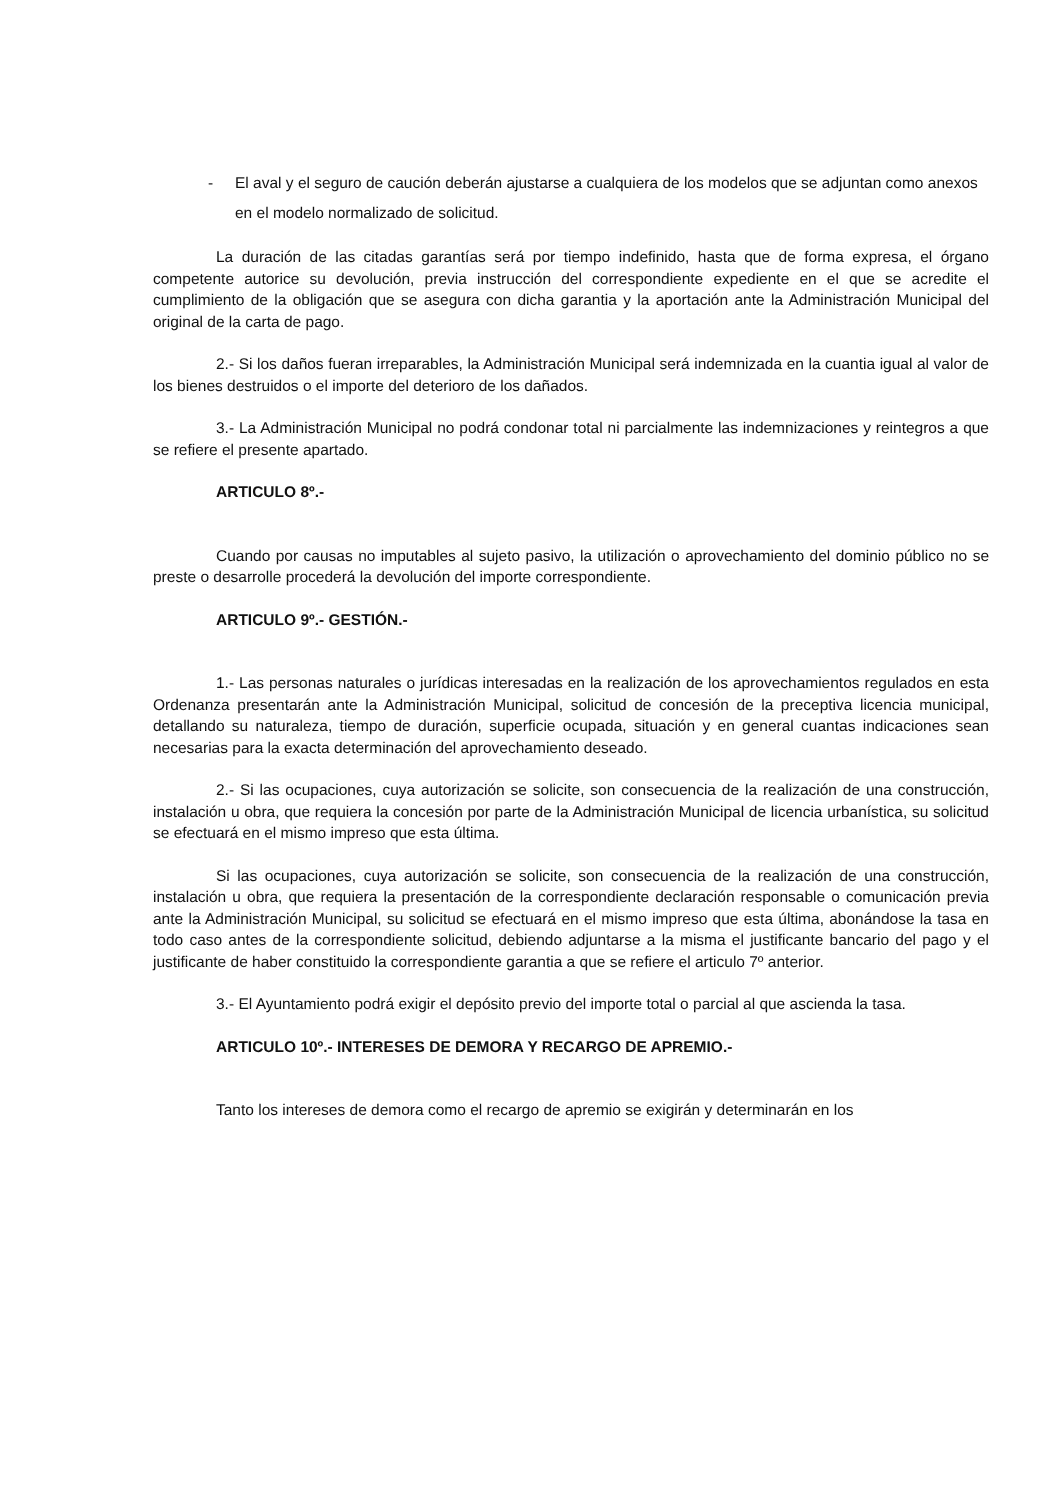- El aval y el seguro de caución deberán ajustarse a cualquiera de los modelos que se adjuntan como anexos en el modelo normalizado de solicitud.
La duración de las citadas garantías será por tiempo indefinido, hasta que de forma expresa, el órgano competente autorice su devolución, previa instrucción del correspondiente expediente en el que se acredite el cumplimiento de la obligación que se asegura con dicha garantia y la aportación ante la Administración Municipal del original de la carta de pago.
2.- Si los daños fueran irreparables, la Administración Municipal será indemnizada en la cuantia igual al valor de los bienes destruidos o el importe del deterioro de los dañados.
3.- La Administración Municipal no podrá condonar total ni parcialmente las indemnizaciones y reintegros a que se refiere el presente apartado.
ARTICULO 8º.-
Cuando por causas no imputables al sujeto pasivo, la utilización o aprovechamiento del dominio público no se preste o desarrolle procederá la devolución del importe correspondiente.
ARTICULO 9º.- GESTIÓN.-
1.- Las personas naturales o jurídicas interesadas en la realización de los aprovechamientos regulados en esta Ordenanza presentarán ante la Administración Municipal, solicitud de concesión de la preceptiva licencia municipal, detallando su naturaleza, tiempo de duración, superficie ocupada, situación y en general cuantas indicaciones sean necesarias para la exacta determinación del aprovechamiento deseado.
2.- Si las ocupaciones, cuya autorización se solicite, son consecuencia de la realización de una construcción, instalación u obra, que requiera la concesión por parte de la Administración Municipal de licencia urbanística, su solicitud se efectuará en el mismo impreso que esta última.
Si las ocupaciones, cuya autorización se solicite, son consecuencia de la realización de una construcción, instalación u obra, que requiera la presentación de la correspondiente declaración responsable o comunicación previa ante la Administración Municipal, su solicitud se efectuará en el mismo impreso que esta última, abonándose la tasa en todo caso antes de la correspondiente solicitud, debiendo adjuntarse a la misma el justificante bancario del pago y el justificante de haber constituido la correspondiente garantia a que se refiere el articulo 7º anterior.
3.- El Ayuntamiento podrá exigir el depósito previo del importe total o parcial al que ascienda la tasa.
ARTICULO 10º.- INTERESES DE DEMORA Y RECARGO DE APREMIO.-
Tanto los intereses de demora como el recargo de apremio se exigirán y determinarán en los